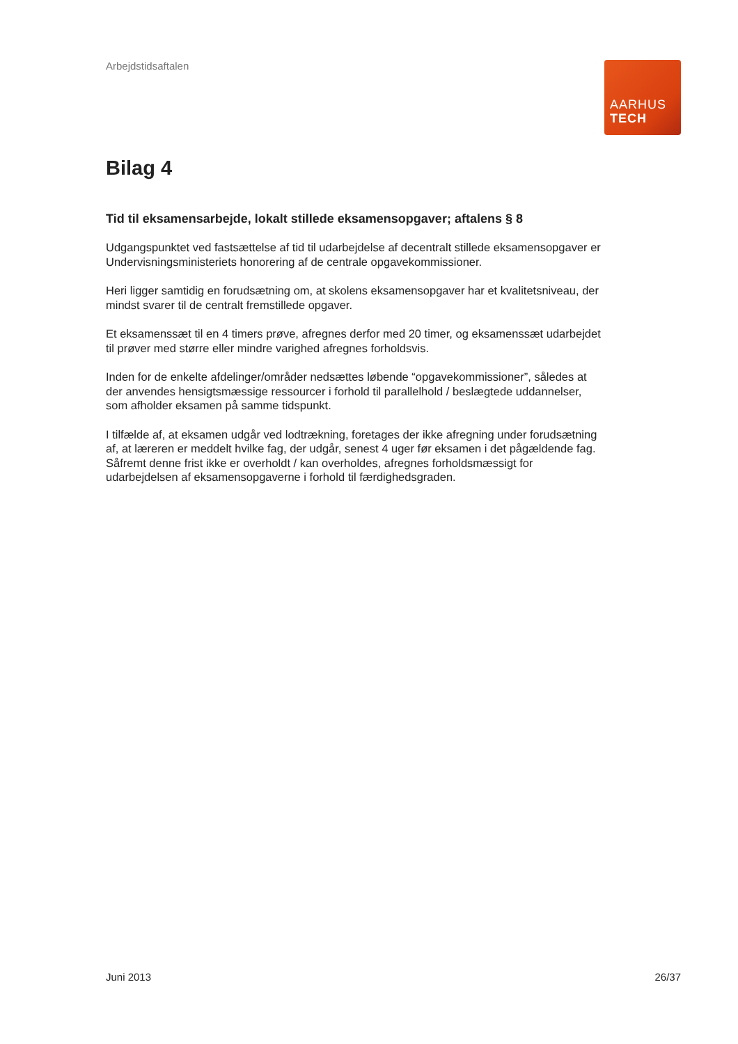Arbejdstidsaftalen
AARHUS
TECH
Bilag 4
Tid til eksamensarbejde, lokalt stillede eksamensopgaver; aftalens § 8
Udgangspunktet ved fastsættelse af tid til udarbejdelse af decentralt stillede eksamensopgaver er Undervisningsministeriets honorering af de centrale opgavekommissioner.
Heri ligger samtidig en forudsætning om, at skolens eksamensopgaver har et kvalitetsniveau, der mindst svarer til de centralt fremstillede opgaver.
Et eksamenssæt til en 4 timers prøve, afregnes derfor med 20 timer, og eksamenssæt udarbejdet til prøver med større eller mindre varighed afregnes forholdsvis.
Inden for de enkelte afdelinger/områder nedsættes løbende “opgavekommissioner”, således at der anvendes hensigtsmæssige ressourcer i forhold til parallelhold / beslægtede uddannelser, som afholder eksamen på samme tidspunkt.
I tilfælde af, at eksamen udgår ved lodtrækning, foretages der ikke afregning under forudsætning af, at læreren er meddelt hvilke fag, der udgår, senest 4 uger før eksamen i det pågældende fag. Såfremt denne frist ikke er overholdt / kan overholdes, afregnes forholdsmæssigt for udarbejdelsen af eksamensopgaverne i forhold til færdighedsgraden.
Juni 2013 26/37